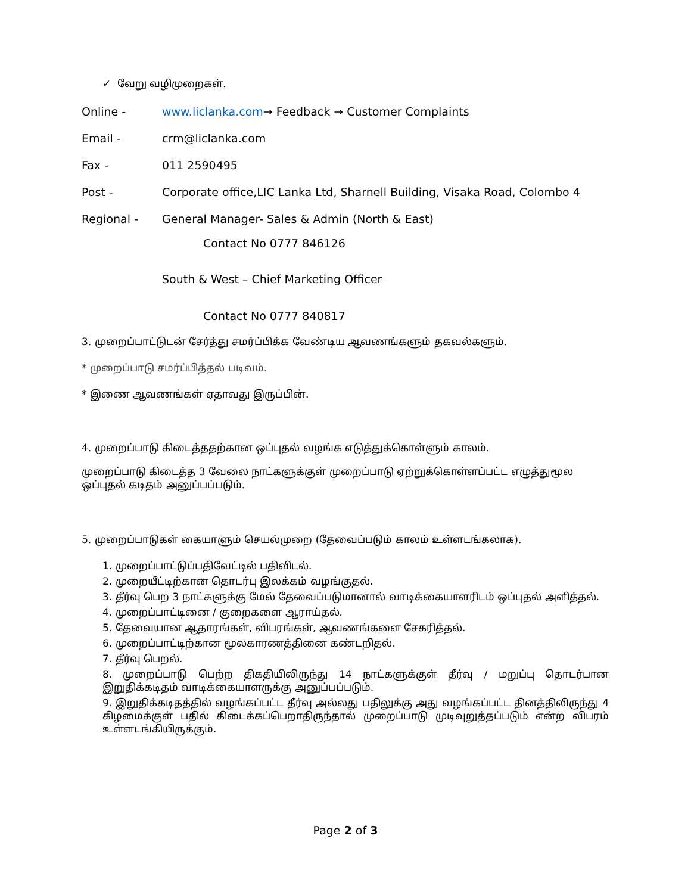✓ வேறு வழிமுறைகள்.
Online - www.liclanka.com→ Feedback → Customer Complaints
Email - crm@liclanka.com
Fax - 011 2590495
Post - Corporate office,LIC Lanka Ltd, Sharnell Building, Visaka Road, Colombo 4
Regional - General Manager- Sales & Admin (North & East)
Contact No 0777 846126
South & West – Chief Marketing Officer
Contact No 0777 840817
3. முறைப்பாட்டுடன் சேர்த்து சமர்ப்பிக்க வேண்டிய ஆவணங்களும் தகவல்களும்.
* முறைப்பாடு சமர்ப்பித்தல் படிவம்.
* இணை ஆவணங்கள் ஏதாவது இருப்பின்.
4. முறைப்பாடு கிடைத்ததற்கான ஒப்புதல் வழங்க எடுத்துக்கொள்ளும் காலம்.
முறைப்பாடு கிடைத்த 3 வேலை நாட்களுக்குள் முறைப்பாடு ஏற்றுக்கொள்ளப்பட்ட எழுத்துமூல ஒப்புதல் கடிதம் அனுப்பப்படும்.
5. முறைப்பாடுகள் கையாளும் செயல்முறை (தேவைப்படும் காலம் உள்ளடங்கலாக).
1. முறைப்பாட்டுப்பதிவேட்டில் பதிவிடல்.
2. முறையீட்டிற்கான தொடர்பு இலக்கம் வழங்குதல்.
3. தீர்வு பெற 3 நாட்களுக்கு மேல் தேவைப்படுமானால் வாடிக்கையாளரிடம் ஒப்புதல் அளித்தல்.
4. முறைப்பாட்டினை / குறைகளை ஆராய்தல்.
5. தேவையான ஆதாரங்கள், விபரங்கள், ஆவணங்களை சேகரித்தல்.
6. முறைப்பாட்டிற்கான மூலகாரணத்தினை கண்டறிதல்.
7. தீர்வு பெறல்.
8. முறைப்பாடு பெற்ற திகதியிலிருந்து 14 நாட்களுக்குள் தீர்வு / மறுப்பு தொடர்பான இறுதிக்கடிதம் வாடிக்கையாளருக்கு அனுப்பப்படும்.
9. இறுதிக்கடிதத்தில் வழங்கப்பட்ட தீர்வு அல்லது பதிலுக்கு அது வழங்கப்பட்ட தினத்திலிருந்து 4 கிழமைக்குள் பதில் கிடைக்கப்பெறாதிருந்தால் முறைப்பாடு முடிவுறுத்தப்படும் என்ற விபரம் உள்ளடங்கியிருக்கும்.
Page 2 of 3